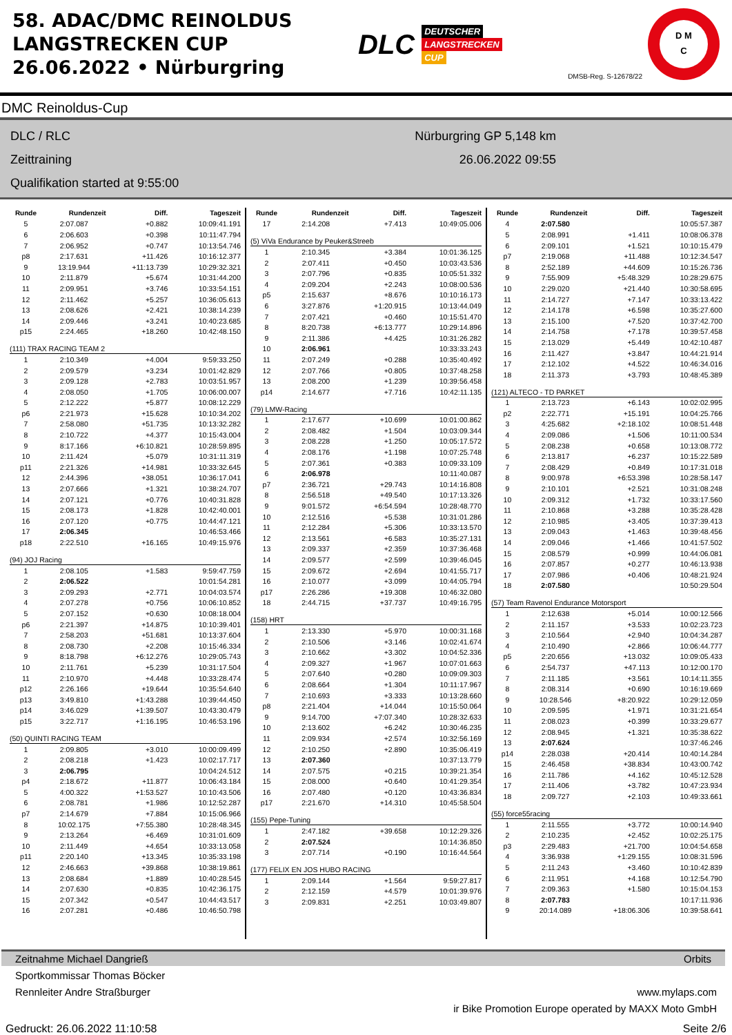58. ADAC/DMC REINOLDUS
LANGSTRECKEN CUP
26.06.2022 • Nürburgring
DLC
DEUTSCHER
LANGSTRECKEN
CUP
DMSB-Reg. S-12678/22
D M
C
DMC Reinoldus-Cup
DLC / RLC
Zeittraining
Qualifikation started at 9:55:00
Nürburgring GP 5,148 km
26.06.2022 09:55
| Runde | Rundenzeit | Diff. | Tageszeit |
| --- | --- | --- | --- |
| 5 | 2:07.087 | +0.882 | 10:09:41.191 |
| 6 | 2:06.603 | +0.398 | 10:11:47.794 |
| 7 | 2:06.952 | +0.747 | 10:13:54.746 |
| p8 | 2:17.631 | +11.426 | 10:16:12.377 |
| 9 | 13:19.944 | +11:13.739 | 10:29:32.321 |
| 10 | 2:11.879 | +5.674 | 10:31:44.200 |
| 11 | 2:09.951 | +3.746 | 10:33:54.151 |
| 12 | 2:11.462 | +5.257 | 10:36:05.613 |
| 13 | 2:08.626 | +2.421 | 10:38:14.239 |
| 14 | 2:09.446 | +3.241 | 10:40:23.685 |
| p15 | 2:24.465 | +18.260 | 10:42:48.150 |
| (111) TRAX RACING TEAM 2 | | | |
| 1 | 2:10.349 | +4.004 | 9:59:33.250 |
| 2 | 2:09.579 | +3.234 | 10:01:42.829 |
| 3 | 2:09.128 | +2.783 | 10:03:51.957 |
| 4 | 2:08.050 | +1.705 | 10:06:00.007 |
| 5 | 2:12.222 | +5.877 | 10:08:12.229 |
| p6 | 2:21.973 | +15.628 | 10:10:34.202 |
| 7 | 2:58.080 | +51.735 | 10:13:32.282 |
| 8 | 2:10.722 | +4.377 | 10:15:43.004 |
| 9 | 8:17.166 | +6:10.821 | 10:28:59.895 |
| 10 | 2:11.424 | +5.079 | 10:31:11.319 |
| p11 | 2:21.326 | +14.981 | 10:33:32.645 |
| 12 | 2:44.396 | +38.051 | 10:36:17.041 |
| 13 | 2:07.666 | +1.321 | 10:38:24.707 |
| 14 | 2:07.121 | +0.776 | 10:40:31.828 |
| 15 | 2:08.173 | +1.828 | 10:42:40.001 |
| 16 | 2:07.120 | +0.775 | 10:44:47.121 |
| 17 | 2:06.345 | | 10:46:53.466 |
| p18 | 2:22.510 | +16.165 | 10:49:15.976 |
| (94) JOJ Racing | | | |
| 1 | 2:08.105 | +1.583 | 9:59:47.759 |
| 2 | 2:06.522 | | 10:01:54.281 |
| 3 | 2:09.293 | +2.771 | 10:04:03.574 |
| 4 | 2:07.278 | +0.756 | 10:06:10.852 |
| 5 | 2:07.152 | +0.630 | 10:08:18.004 |
| p6 | 2:21.397 | +14.875 | 10:10:39.401 |
| 7 | 2:58.203 | +51.681 | 10:13:37.604 |
| 8 | 2:08.730 | +2.208 | 10:15:46.334 |
| 9 | 8:18.798 | +6:12.276 | 10:29:05.743 |
| 10 | 2:11.761 | +5.239 | 10:31:17.504 |
| 11 | 2:10.970 | +4.448 | 10:33:28.474 |
| p12 | 2:26.166 | +19.644 | 10:35:54.640 |
| p13 | 3:49.810 | +1:43.288 | 10:39:44.450 |
| p14 | 3:46.029 | +1:39.507 | 10:43:30.479 |
| p15 | 3:22.717 | +1:16.195 | 10:46:53.196 |
| (50) QUINTI RACING TEAM | | | |
| 1 | 2:09.805 | +3.010 | 10:00:09.499 |
| 2 | 2:08.218 | +1.423 | 10:02:17.717 |
| 3 | 2:06.795 | | 10:04:24.512 |
| p4 | 2:18.672 | +11.877 | 10:06:43.184 |
| 5 | 4:00.322 | +1:53.527 | 10:10:43.506 |
| 6 | 2:08.781 | +1.986 | 10:12:52.287 |
| p7 | 2:14.679 | +7.884 | 10:15:06.966 |
| 8 | 10:02.175 | +7:55.380 | 10:28:48.345 |
| 9 | 2:13.264 | +6.469 | 10:31:01.609 |
| 10 | 2:11.449 | +4.654 | 10:33:13.058 |
| p11 | 2:20.140 | +13.345 | 10:35:33.198 |
| 12 | 2:46.663 | +39.868 | 10:38:19.861 |
| 13 | 2:08.684 | +1.889 | 10:40:28.545 |
| 14 | 2:07.630 | +0.835 | 10:42:36.175 |
| 15 | 2:07.342 | +0.547 | 10:44:43.517 |
| 16 | 2:07.281 | +0.486 | 10:46:50.798 |
| Runde | Rundenzeit | Diff. | Tageszeit |
| --- | --- | --- | --- |
| 17 | 2:14.208 | +7.413 | 10:49:05.006 |
| (5) ViVa Endurance by Peuker&Streeb | | | |
| 1 | 2:10.345 | +3.384 | 10:01:36.125 |
| 2 | 2:07.411 | +0.450 | 10:03:43.536 |
| 3 | 2:07.796 | +0.835 | 10:05:51.332 |
| 4 | 2:09.204 | +2.243 | 10:08:00.536 |
| p5 | 2:15.637 | +8.676 | 10:10:16.173 |
| 6 | 3:27.876 | +1:20.915 | 10:13:44.049 |
| 7 | 2:07.421 | +0.460 | 10:15:51.470 |
| 8 | 8:20.738 | +6:13.777 | 10:29:14.896 |
| 9 | 2:11.386 | +4.425 | 10:31:26.282 |
| 10 | 2:06.961 | | 10:33:33.243 |
| 11 | 2:07.249 | +0.288 | 10:35:40.492 |
| 12 | 2:07.766 | +0.805 | 10:37:48.258 |
| 13 | 2:08.200 | +1.239 | 10:39:56.458 |
| p14 | 2:14.677 | +7.716 | 10:42:11.135 |
| (79) LMW-Racing | | | |
| 1 | 2:17.677 | +10.699 | 10:01:00.862 |
| 2 | 2:08.482 | +1.504 | 10:03:09.344 |
| 3 | 2:08.228 | +1.250 | 10:05:17.572 |
| 4 | 2:08.176 | +1.198 | 10:07:25.748 |
| 5 | 2:07.361 | +0.383 | 10:09:33.109 |
| 6 | 2:06.978 | | 10:11:40.087 |
| p7 | 2:36.721 | +29.743 | 10:14:16.808 |
| 8 | 2:56.518 | +49.540 | 10:17:13.326 |
| 9 | 9:01.572 | +6:54.594 | 10:28:48.770 |
| 10 | 2:12.516 | +5.538 | 10:31:01.286 |
| 11 | 2:12.284 | +5.306 | 10:33:13.570 |
| 12 | 2:13.561 | +6.583 | 10:35:27.131 |
| 13 | 2:09.337 | +2.359 | 10:37:36.468 |
| 14 | 2:09.577 | +2.599 | 10:39:46.045 |
| 15 | 2:09.672 | +2.694 | 10:41:55.717 |
| 16 | 2:10.077 | +3.099 | 10:44:05.794 |
| p17 | 2:26.286 | +19.308 | 10:46:32.080 |
| 18 | 2:44.715 | +37.737 | 10:49:16.795 |
| (158) HRT | | | |
| 1 | 2:13.330 | +5.970 | 10:00:31.168 |
| 2 | 2:10.506 | +3.146 | 10:02:41.674 |
| 3 | 2:10.662 | +3.302 | 10:04:52.336 |
| 4 | 2:09.327 | +1.967 | 10:07:01.663 |
| 5 | 2:07.640 | +0.280 | 10:09:09.303 |
| 6 | 2:08.664 | +1.304 | 10:11:17.967 |
| 7 | 2:10.693 | +3.333 | 10:13:28.660 |
| p8 | 2:21.404 | +14.044 | 10:15:50.064 |
| 9 | 9:14.700 | +7:07.340 | 10:28:32.633 |
| 10 | 2:13.602 | +6.242 | 10:30:46.235 |
| 11 | 2:09.934 | +2.574 | 10:32:56.169 |
| 12 | 2:10.250 | +2.890 | 10:35:06.419 |
| 13 | 2:07.360 | | 10:37:13.779 |
| 14 | 2:07.575 | +0.215 | 10:39:21.354 |
| 15 | 2:08.000 | +0.640 | 10:41:29.354 |
| 16 | 2:07.480 | +0.120 | 10:43:36.834 |
| p17 | 2:21.670 | +14.310 | 10:45:58.504 |
| (155) Pepe-Tuning | | | |
| 1 | 2:47.182 | +39.658 | 10:12:29.326 |
| 2 | 2:07.524 | | 10:14:36.850 |
| 3 | 2:07.714 | +0.190 | 10:16:44.564 |
| (177) FELIX EN JOS HUBO RACING | | | |
| 1 | 2:09.144 | +1.564 | 9:59:27.817 |
| 2 | 2:12.159 | +4.579 | 10:01:39.976 |
| 3 | 2:09.831 | +2.251 | 10:03:49.807 |
| Runde | Rundenzeit | Diff. | Tageszeit |
| --- | --- | --- | --- |
| 4 | 2:07.580 | | 10:05:57.387 |
| 5 | 2:08.991 | +1.411 | 10:08:06.378 |
| 6 | 2:09.101 | +1.521 | 10:10:15.479 |
| p7 | 2:19.068 | +11.488 | 10:12:34.547 |
| 8 | 2:52.189 | +44.609 | 10:15:26.736 |
| 9 | 7:55.909 | +5:48.329 | 10:28:29.675 |
| 10 | 2:29.020 | +21.440 | 10:30:58.695 |
| 11 | 2:14.727 | +7.147 | 10:33:13.422 |
| 12 | 2:14.178 | +6.598 | 10:35:27.600 |
| 13 | 2:15.100 | +7.520 | 10:37:42.700 |
| 14 | 2:14.758 | +7.178 | 10:39:57.458 |
| 15 | 2:13.029 | +5.449 | 10:42:10.487 |
| 16 | 2:11.427 | +3.847 | 10:44:21.914 |
| 17 | 2:12.102 | +4.522 | 10:46:34.016 |
| 18 | 2:11.373 | +3.793 | 10:48:45.389 |
| (121) ALTECO - TD PARKET | | | |
| 1 | 2:13.723 | +6.143 | 10:02:02.995 |
| p2 | 2:22.771 | +15.191 | 10:04:25.766 |
| 3 | 4:25.682 | +2:18.102 | 10:08:51.448 |
| 4 | 2:09.086 | +1.506 | 10:11:00.534 |
| 5 | 2:08.238 | +0.658 | 10:13:08.772 |
| 6 | 2:13.817 | +6.237 | 10:15:22.589 |
| 7 | 2:08.429 | +0.849 | 10:17:31.018 |
| 8 | 9:00.978 | +6:53.398 | 10:28:58.147 |
| 9 | 2:10.101 | +2.521 | 10:31:08.248 |
| 10 | 2:09.312 | +1.732 | 10:33:17.560 |
| 11 | 2:10.868 | +3.288 | 10:35:28.428 |
| 12 | 2:10.985 | +3.405 | 10:37:39.413 |
| 13 | 2:09.043 | +1.463 | 10:39:48.456 |
| 14 | 2:09.046 | +1.466 | 10:41:57.502 |
| 15 | 2:08.579 | +0.999 | 10:44:06.081 |
| 16 | 2:07.857 | +0.277 | 10:46:13.938 |
| 17 | 2:07.986 | +0.406 | 10:48:21.924 |
| 18 | 2:07.580 | | 10:50:29.504 |
| (57) Team Ravenol Endurance Motorsport | | | |
| 1 | 2:12.638 | +5.014 | 10:00:12.566 |
| 2 | 2:11.157 | +3.533 | 10:02:23.723 |
| 3 | 2:10.564 | +2.940 | 10:04:34.287 |
| 4 | 2:10.490 | +2.866 | 10:06:44.777 |
| p5 | 2:20.656 | +13.032 | 10:09:05.433 |
| 6 | 2:54.737 | +47.113 | 10:12:00.170 |
| 7 | 2:11.185 | +3.561 | 10:14:11.355 |
| 8 | 2:08.314 | +0.690 | 10:16:19.669 |
| 9 | 10:28.546 | +8:20.922 | 10:29:12.059 |
| 10 | 2:09.595 | +1.971 | 10:31:21.654 |
| 11 | 2:08.023 | +0.399 | 10:33:29.677 |
| 12 | 2:08.945 | +1.321 | 10:35:38.622 |
| 13 | 2:07.624 | | 10:37:46.246 |
| p14 | 2:28.038 | +20.414 | 10:40:14.284 |
| 15 | 2:46.458 | +38.834 | 10:43:00.742 |
| 16 | 2:11.786 | +4.162 | 10:45:12.528 |
| 17 | 2:11.406 | +3.782 | 10:47:23.934 |
| 18 | 2:09.727 | +2.103 | 10:49:33.661 |
| (55) force55racing | | | |
| 1 | 2:11.555 | +3.772 | 10:00:14.940 |
| 2 | 2:10.235 | +2.452 | 10:02:25.175 |
| p3 | 2:29.483 | +21.700 | 10:04:54.658 |
| 4 | 3:36.938 | +1:29.155 | 10:08:31.596 |
| 5 | 2:11.243 | +3.460 | 10:10:42.839 |
| 6 | 2:11.951 | +4.168 | 10:12:54.790 |
| 7 | 2:09.363 | +1.580 | 10:15:04.153 |
| 8 | 2:07.783 | | 10:17:11.936 |
| 9 | 20:14.089 | +18:06.306 | 10:39:58.641 |
Zeitnahme Michael Dangrieß Orbits
Sportkommissar Thomas Böcker
Rennleiter Andre Straßburger www.mylaps.com
ir Bike Promotion Europe operated by MAXX Moto GmbH
Gedruckt: 26.06.2022 11:10:58 Seite 2/6